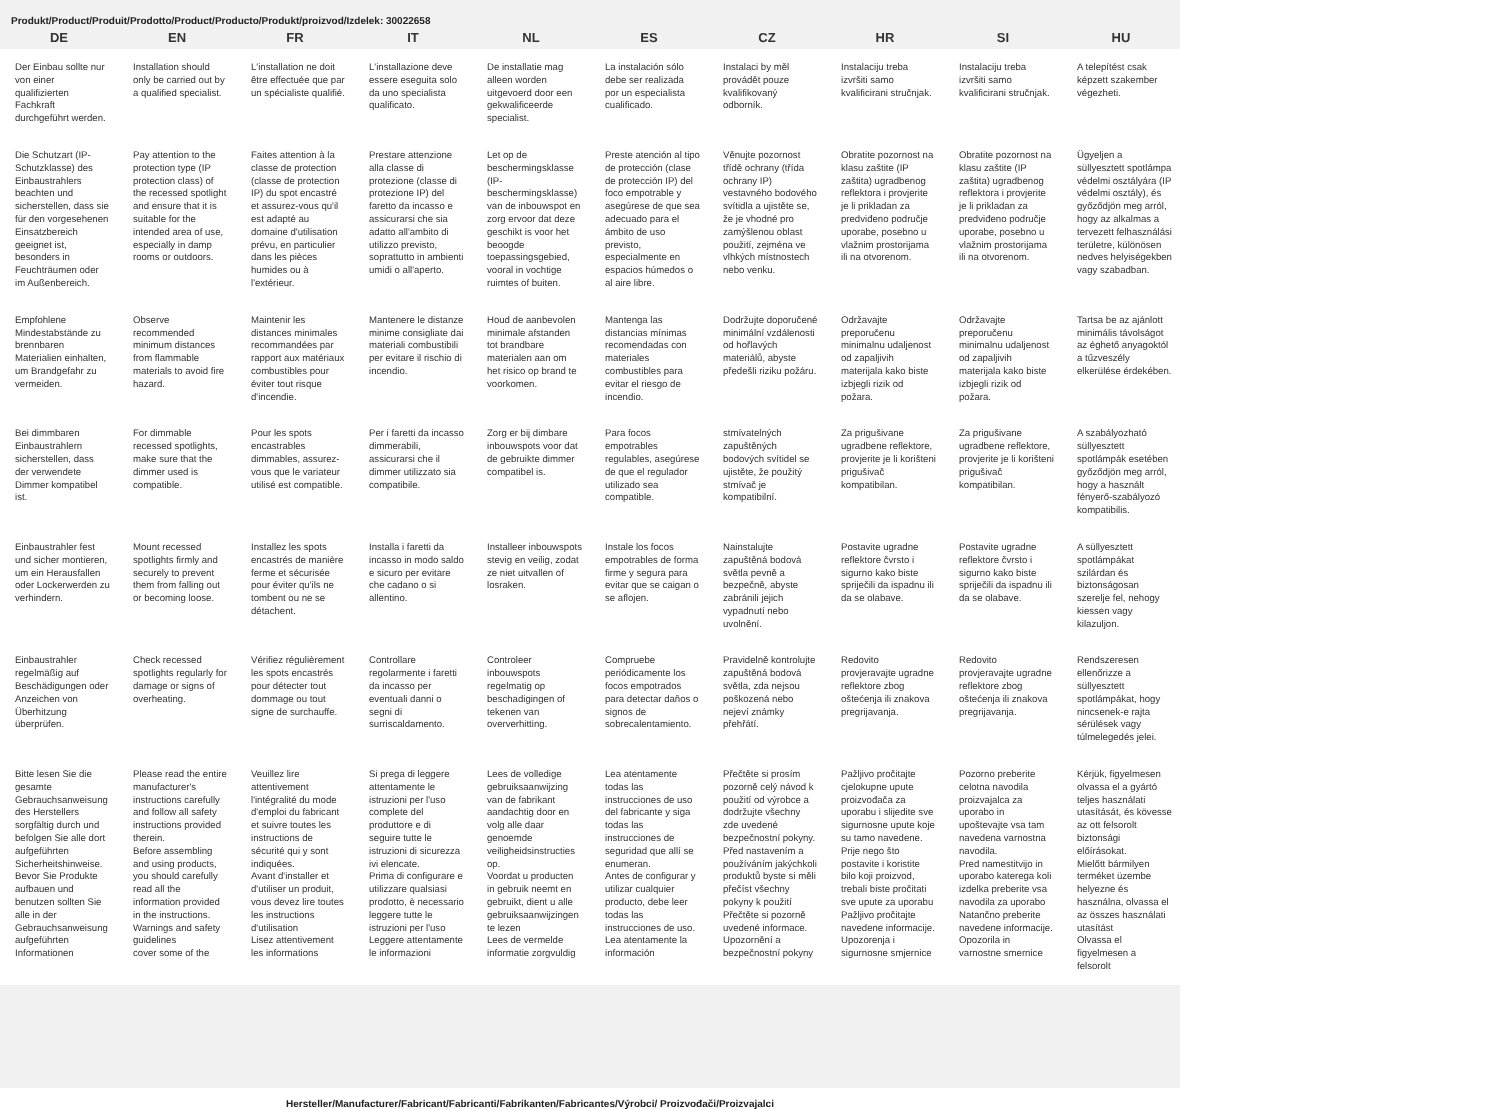Produkt/Product/Produit/Prodotto/Product/Producto/Produkt/proizvod/Izdelek: 30022658
| DE | EN | FR | IT | NL | ES | CZ | HR | SI | HU |
| --- | --- | --- | --- | --- | --- | --- | --- | --- | --- |
| Der Einbau sollte nur von einer qualifizierten Fachkraft durchgeführt werden. | Installation should only be carried out by a qualified specialist. | L'installation ne doit être effectuée que par un spécialiste qualifié. | L'installazione deve essere eseguita solo da uno specialista qualificato. | De installatie mag alleen worden uitgevoerd door een gekwalificeerde specialist. | La instalación sólo debe ser realizada por un especialista cualificado. | Instalaci by měl provádět pouze kvalifikovaný odborník. | Instalaciju treba izvršiti samo kvalificirani stručnjak. | Instalaciju treba izvršiti samo kvalificirani stručnjak. | A telepítést csak képzett szakember végezheti. |
| Die Schutzart (IP-Schutzklasse) des Einbaustrahlers beachten und sicherstellen, dass sie für den vorgesehenen Einsatzbereich geeignet ist, besonders in Feuchträumen oder im Außenbereich. | Pay attention to the protection type (IP protection class) of the recessed spotlight and ensure that it is suitable for the intended area of use, especially in damp rooms or outdoors. | Faites attention à la classe de protection (classe de protection IP) du spot encastré et assurez-vous qu'il est adapté au domaine d'utilisation prévu, en particulier dans les pièces humides ou à l'extérieur. | Prestare attenzione alla classe di protezione (classe di protezione IP) del faretto da incasso e assicurarsi che sia adatto all'ambito di utilizzo previsto, soprattutto in ambienti umidi o all'aperto. | Let op de beschermingsklasse (IP-beschermingsklasse) van de inbouwspot en zorg ervoor dat deze geschikt is voor het beoogde toepassingsgebied, vooral in vochtige ruimtes of buiten. | Preste atención al tipo de protección (clase de protección IP) del foco empotrable y asegúrese de que sea adecuado para el ámbito de uso previsto, especialmente en espacios húmedos o al aire libre. | Věnujte pozornost třídě ochrany (třída ochrany IP) vestavného bodového svítidla a ujistěte se, že je vhodné pro zamýšlenou oblast použití, zejména ve vlhkých místnostech nebo venku. | Obratite pozornost na klasu zaštite (IP zaštita) ugradbenog reflektora i provjerite je li prikladan za predviđeno područje uporabe, posebno u vlažnim prostorijama ili na otvorenom. | Obratite pozornost na klasu zaštite (IP zaštita) ugradbenog reflektora i provjerite je li prikladan za predviđeno područje uporabe, posebno u vlažnim prostorijama ili na otvorenom. | Ügyeljen a süllyesztett spotlámpa védelmi osztályára (IP védelmi osztály), és győződjön meg arról, hogy az alkalmas a tervezett felhasználási területre, különösen nedves helyiségekben vagy szabadban. |
| Empfohlene Mindestabstände zu brennbaren Materialien einhalten, um Brandgefahr zu vermeiden. | Observe recommended minimum distances from flammable materials to avoid fire hazard. | Maintenir les distances minimales recommandées par rapport aux matériaux combustibles pour éviter tout risque d'incendie. | Mantenere le distanze minime consigliate dai materiali combustibili per evitare il rischio di incendio. | Houd de aanbevolen minimale afstanden tot brandbare materialen aan om het risico op brand te voorkomen. | Mantenga las distancias mínimas recomendadas con materiales combustibles para evitar el riesgo de incendio. | Dodržujte doporučené minimální vzdálenosti od hořlavých materiálů, abyste předešli riziku požáru. | Održavajte preporučenu minimalnu udaljenost od zapaljivih materijala kako biste izbjegli rizik od požara. | Održavajte preporučenu minimalnu udaljenost od zapaljivih materijala kako biste izbjegli rizik od požara. | Tartsa be az ajánlott minimális távolságot az éghető anyagoktól a tűzveszély elkerülése érdekében. |
| Bei dimmbaren Einbaustrahlern sicherstellen, dass der verwendete Dimmer kompatibel ist. | For dimmable recessed spotlights, make sure that the dimmer used is compatible. | Pour les spots encastrables dimmables, assurez-vous que le variateur utilisé est compatible. | Per i faretti da incasso dimmerabili, assicurarsi che il dimmer utilizzato sia compatibile. | Zorg er bij dimbare inbouwspots voor dat de gebruikte dimmer compatibel is. | Para focos empotrables regulables, asegúrese de que el regulador utilizado sea compatible. | stmívatelných zapuštěných bodových svítidel se ujistěte, že použitý stmívač je kompatibilní. | Za prigušivane ugradbene reflektore, provjerite je li korišteni prigušivač kompatibilan. | Za prigušivane ugradbene reflektore, provjerite je li korišteni prigušivač kompatibilan. | A szabályozható süllyesztett spotlámpák esetében győződjön meg arról, hogy a használt fényerő-szabályozó kompatibilis. |
| Einbaustrahler fest und sicher montieren, um ein Herausfallen oder Lockerwerden zu verhindern. | Mount recessed spotlights firmly and securely to prevent them from falling out or becoming loose. | Installez les spots encastrés de manière ferme et sécurisée pour éviter qu'ils ne tombent ou ne se détachent. | Installa i faretti da incasso in modo saldo e sicuro per evitare che cadano o si allentino. | Installeer inbouwspots stevig en veilig, zodat ze niet uitvallen of losraken. | Instale los focos empotrables de forma firme y segura para evitar que se caigan o se aflojen. | Nainstalujte zapuštěná bodová světla pevně a bezpečně, abyste zabránili jejich vypadnutí nebo uvolnění. | Postavite ugradne reflektore čvrsto i sigurno kako biste spriječili da ispadnu ili da se olabave. | Postavite ugradne reflektore čvrsto i sigurno kako biste spriječili da ispadnu ili da se olabave. | A süllyesztett spotlámpákat szilárdan és biztonságosan szerelje fel, nehogy kiessen vagy kilazuljon. |
| Einbaustrahler regelmäßig auf Beschädigungen oder Anzeichen von Überhitzung überprüfen. | Check recessed spotlights regularly for damage or signs of overheating. | Vérifiez régulièrement les spots encastrés pour détecter tout dommage ou tout signe de surchauffe. | Controllare regolarmente i faretti da incasso per eventuali danni o segni di surriscaldamento. | Controleer inbouwspots regelmatig op beschadigingen of tekenen van oververhitting. | Compruebe periódicamente los focos empotrados para detectar daños o signos de sobrecalentamiento. | Pravidelně kontrolujte zapuštěná bodová světla, zda nejsou poškozená nebo nejeví známky přehřátí. | Redovito provjeravajte ugradne reflektore zbog oštećenja ili znakova pregrijavanja. | Redovito provjeravajte ugradne reflektore zbog oštećenja ili znakova pregrijavanja. | Rendszeresen ellenőrizze a süllyesztett spotlámpákat, hogy nincsenek-e rajta sérülések vagy túlmelegedés jelei. |
| Bitte lesen Sie die gesamte Gebrauchsanweisung des Herstellers sorgfältig durch und befolgen Sie alle dort aufgeführten Sicherheitshinweise. Bevor Sie Produkte aufbauen und benutzen sollten Sie alle in der Gebrauchsanweisung aufgeführten Informationen | Please read the entire manufacturer's instructions carefully and follow all safety instructions provided therein. Before assembling and using products, you should carefully read all the information provided in the instructions. Warnings and safety guidelines cover some of the | Veuillez lire attentivement l'intégralité du mode d'emploi du fabricant et suivre toutes les instructions de sécurité qui y sont indiquées. Avant d'installer et d'utiliser un produit, vous devez lire toutes les instructions d'utilisation Lisez attentivement les informations | Si prega di leggere attentamente le istruzioni per l'uso complete del produttore e di seguire tutte le istruzioni di sicurezza ivi elencate. Prima di configurare e utilizzare qualsiasi prodotto, è necessario leggere tutte le istruzioni per l'uso Leggere attentamente le informazioni | Lees de volledige gebruiksaanwijzing van de fabrikant aandachtig door en volg alle daar genoemde veiligheidsinstructies op. Voordat u producten in gebruik neemt en gebruikt, dient u alle gebruiksaanwijzingen te lezen Lees de vermelde informatie zorgvuldig | Lea atentamente todas las instrucciones de uso del fabricante y siga todas las instrucciones de seguridad que allí se enumeran. Antes de configurar y utilizar cualquier producto, debe leer todas las instrucciones de uso. Lea atentamente la información | Přečtěte si prosím pozorně celý návod k použití od výrobce a dodržujte všechny zde uvedené bezpečnostní pokyny. Před nastavením a používáním jakýchkoli produktů byste si měli přečíst všechny pokyny k použití Přečtěte si pozorně uvedené informace. Upozornění a bezpečnostní pokyny | Pažljivo pročitajte cjelokupne upute proizvođača za uporabu i slijedite sve sigurnosne upute koje su tamo navedene. Prije nego što postavite i koristite bilo koji proizvod, trebali biste pročitati sve upute za uporabu Pažljivo pročitajte navedene informacije. Upozorenja i sigurnosne smjernice | Pozorno preberite celotna navodila proizvajalca za uporabo in upoštevajte vsa tam navedena varnostna navodila. Pred namestitvijo in uporabo katerega koli izdelka preberite vsa navodila za uporabo Natančno preberite navedene informacije. Opozorila in varnostne smernice | Kérjük, figyelmesen olvassa el a gyártó teljes használati utasítását, és kövesse az ott felsorolt biztonsági előírásokat. Mielőtt bármilyen terméket üzembe helyezne és használna, olvassa el az összes használati utasítást Olvassa el figyelmesen a felsorolt |
Hersteller/Manufacturer/Fabricant/Fabricanti/Fabrikanten/Fabricantes/Výrobci/ Proizvođači/Proizvajalci